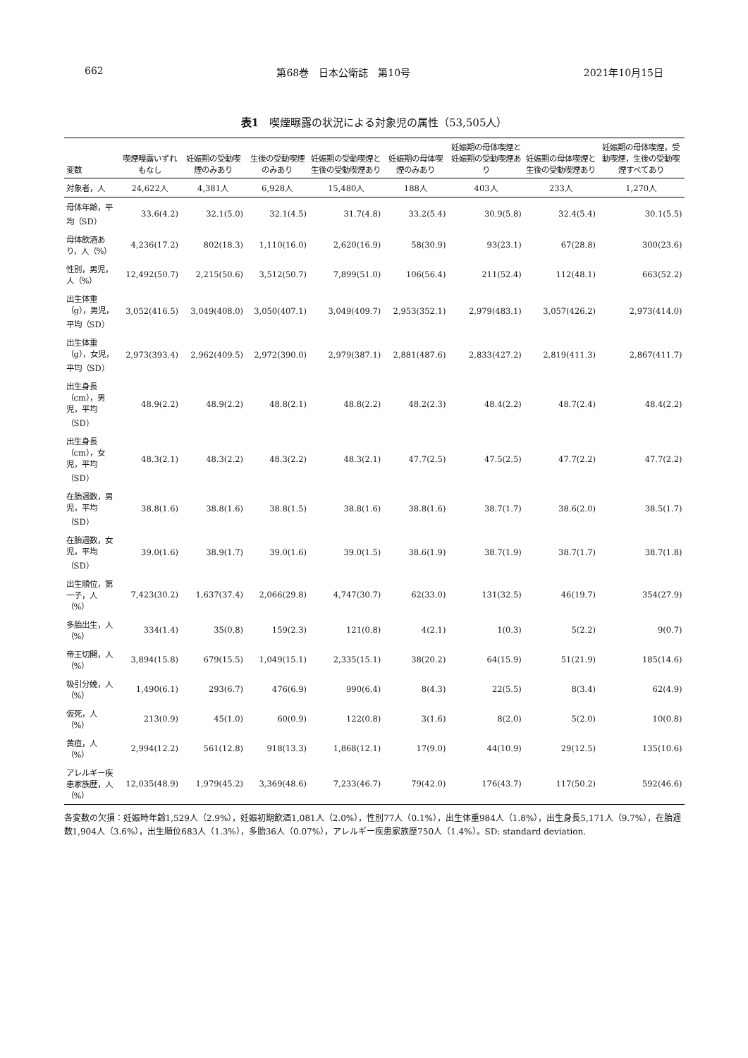662 第68巻　日本公衛誌　第10号 2021年10月15日
表1　喫煙曝露の状況による対象児の属性（53,505人）
| 変数 | 喫煙曝露いずれもなし | 妊娠期の受動喫煙のみあり | 生後の受動喫煙のみあり | 妊娠期の受動喫煙と生後の受動喫煙あり | 妊娠期の母体喫煙のみあり | 妊娠期の母体喫煙と妊娠期の受動喫煙あり | 妊娠期の母体喫煙と生後の受動喫煙あり | 妊娠期の母体喫煙，受動喫煙，生後の受動喫煙すべてあり |
| --- | --- | --- | --- | --- | --- | --- | --- | --- |
| 対象者，人 | 24,622人 | 4,381人 | 6,928人 | 15,480人 | 188人 | 403人 | 233人 | 1,270人 |
| 母体年齢，平均（SD） | 33.6(4.2) | 32.1(5.0) | 32.1(4.5) | 31.7(4.8) | 33.2(5.4) | 30.9(5.8) | 32.4(5.4) | 30.1(5.5) |
| 母体飲酒あり，人（%） | 4,236(17.2) | 802(18.3) | 1,110(16.0) | 2,620(16.9) | 58(30.9) | 93(23.1) | 67(28.8) | 300(23.6) |
| 性別，男児，人（%） | 12,492(50.7) | 2,215(50.6) | 3,512(50.7) | 7,899(51.0) | 106(56.4) | 211(52.4) | 112(48.1) | 663(52.2) |
| 出生体重（g），男児，平均（SD） | 3,052(416.5) | 3,049(408.0) | 3,050(407.1) | 3,049(409.7) | 2,953(352.1) | 2,979(483.1) | 3,057(426.2) | 2,973(414.0) |
| 出生体重（g），女児，平均（SD） | 2,973(393.4) | 2,962(409.5) | 2,972(390.0) | 2,979(387.1) | 2,881(487.6) | 2,833(427.2) | 2,819(411.3) | 2,867(411.7) |
| 出生身長（cm），男児，平均（SD） | 48.9(2.2) | 48.9(2.2) | 48.8(2.1) | 48.8(2.2) | 48.2(2.3) | 48.4(2.2) | 48.7(2.4) | 48.4(2.2) |
| 出生身長（cm），女児，平均（SD） | 48.3(2.1) | 48.3(2.2) | 48.3(2.2) | 48.3(2.1) | 47.7(2.5) | 47.5(2.5) | 47.7(2.2) | 47.7(2.2) |
| 在胎週数，男児，平均（SD） | 38.8(1.6) | 38.8(1.6) | 38.8(1.5) | 38.8(1.6) | 38.8(1.6) | 38.7(1.7) | 38.6(2.0) | 38.5(1.7) |
| 在胎週数，女児，平均（SD） | 39.0(1.6) | 38.9(1.7) | 39.0(1.6) | 39.0(1.5) | 38.6(1.9) | 38.7(1.9) | 38.7(1.7) | 38.7(1.8) |
| 出生順位，第一子，人（%） | 7,423(30.2) | 1,637(37.4) | 2,066(29.8) | 4,747(30.7) | 62(33.0) | 131(32.5) | 46(19.7) | 354(27.9) |
| 多胎出生，人（%） | 334(1.4) | 35(0.8) | 159(2.3) | 121(0.8) | 4(2.1) | 1(0.3) | 5(2.2) | 9(0.7) |
| 帝王切開，人（%） | 3,894(15.8) | 679(15.5) | 1,049(15.1) | 2,335(15.1) | 38(20.2) | 64(15.9) | 51(21.9) | 185(14.6) |
| 吸引分娩，人（%） | 1,490(6.1) | 293(6.7) | 476(6.9) | 990(6.4) | 8(4.3) | 22(5.5) | 8(3.4) | 62(4.9) |
| 仮死，人（%） | 213(0.9) | 45(1.0) | 60(0.9) | 122(0.8) | 3(1.6) | 8(2.0) | 5(2.0) | 10(0.8) |
| 黄疸，人（%） | 2,994(12.2) | 561(12.8) | 918(13.3) | 1,868(12.1) | 17(9.0) | 44(10.9) | 29(12.5) | 135(10.6) |
| アレルギー疾患家族歴，人（%） | 12,035(48.9) | 1,979(45.2) | 3,369(48.6) | 7,233(46.7) | 79(42.0) | 176(43.7) | 117(50.2) | 592(46.6) |
各変数の欠損：妊娠時年齢1,529人（2.9%），妊娠初期飲酒1,081人（2.0%），性別77人（0.1%），出生体重984人（1.8%），出生身長5,171人（9.7%），在胎週数1,904人（3.6%），出生順位683人（1.3%），多胎36人（0.07%），アレルギー疾患家族歴750人（1.4%）。SD: standard deviation.